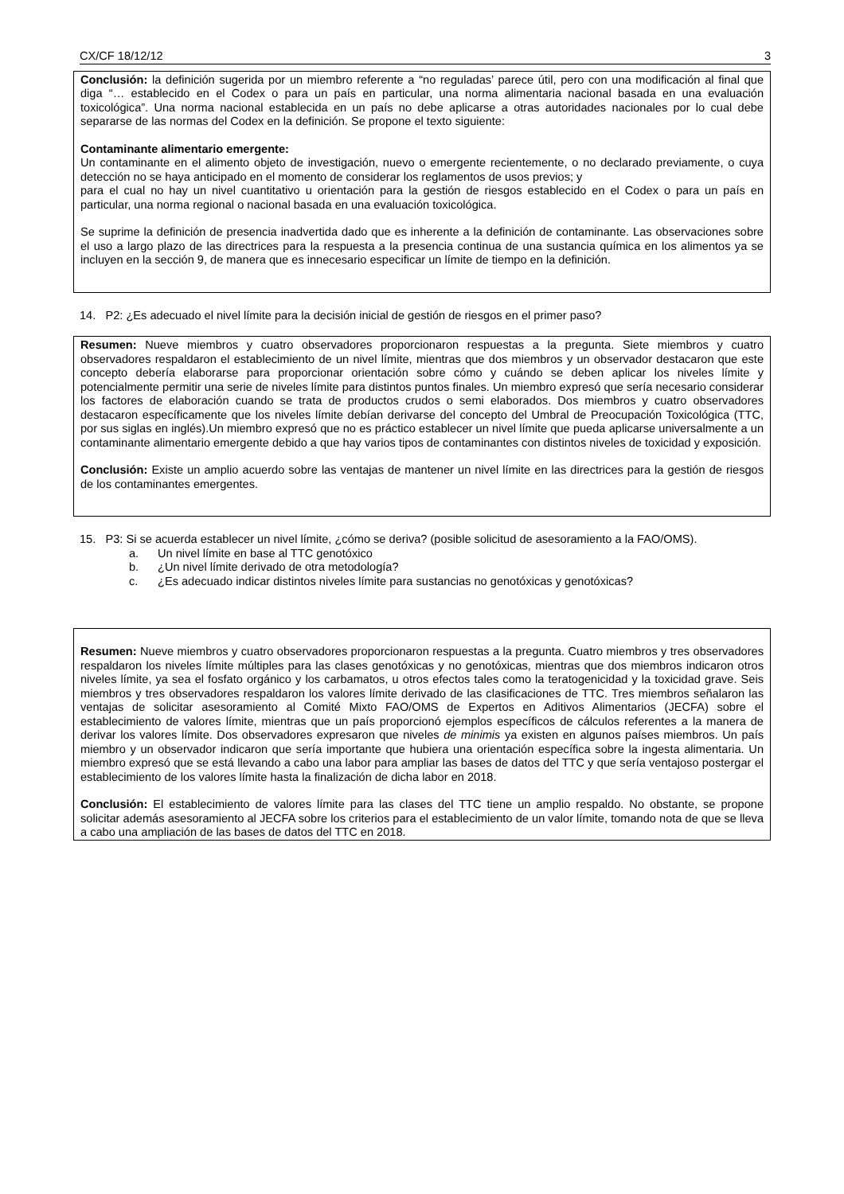CX/CF 18/12/12 3
Conclusión: la definición sugerida por un miembro referente a “no reguladas’ parece útil, pero con una modificación al final que diga “… establecido en el Codex o para un país en particular, una norma alimentaria nacional basada en una evaluación toxicológica”. Una norma nacional establecida en un país no debe aplicarse a otras autoridades nacionales por lo cual debe separarse de las normas del Codex en la definición. Se propone el texto siguiente:
Contaminante alimentario emergente:
Un contaminante en el alimento objeto de investigación, nuevo o emergente recientemente, o no declarado previamente, o cuya detección no se haya anticipado en el momento de considerar los reglamentos de usos previos; y
para el cual no hay un nivel cuantitativo u orientación para la gestión de riesgos establecido en el Codex o para un país en particular, una norma regional o nacional basada en una evaluación toxicológica.
Se suprime la definición de presencia inadvertida dado que es inherente a la definición de contaminante. Las observaciones sobre el uso a largo plazo de las directrices para la respuesta a la presencia continua de una sustancia química en los alimentos ya se incluyen en la sección 9, de manera que es innecesario especificar un límite de tiempo en la definición.
14. P2: ¿Es adecuado el nivel límite para la decisión inicial de gestión de riesgos en el primer paso?
Resumen: Nueve miembros y cuatro observadores proporcionaron respuestas a la pregunta. Siete miembros y cuatro observadores respaldaron el establecimiento de un nivel límite, mientras que dos miembros y un observador destacaron que este concepto debería elaborarse para proporcionar orientación sobre cómo y cuándo se deben aplicar los niveles límite y potencialmente permitir una serie de niveles límite para distintos puntos finales. Un miembro expresó que sería necesario considerar los factores de elaboración cuando se trata de productos crudos o semi elaborados. Dos miembros y cuatro observadores destacaron específicamente que los niveles límite debían derivarse del concepto del Umbral de Preocupación Toxicológica (TTC, por sus siglas en inglés).Un miembro expresó que no es práctico establecer un nivel límite que pueda aplicarse universalmente a un contaminante alimentario emergente debido a que hay varios tipos de contaminantes con distintos niveles de toxicidad y exposición.
Conclusión: Existe un amplio acuerdo sobre las ventajas de mantener un nivel límite en las directrices para la gestión de riesgos de los contaminantes emergentes.
15. P3: Si se acuerda establecer un nivel límite, ¿cómo se deriva? (posible solicitud de asesoramiento a la FAO/OMS).
a. Un nivel límite en base al TTC genotóxico
b. ¿Un nivel límite derivado de otra metodología?
c. ¿Es adecuado indicar distintos niveles límite para sustancias no genotóxicas y genotóxicas?
Resumen: Nueve miembros y cuatro observadores proporcionaron respuestas a la pregunta. Cuatro miembros y tres observadores respaldaron los niveles límite múltiples para las clases genotóxicas y no genotóxicas, mientras que dos miembros indicaron otros niveles límite, ya sea el fosfato orgánico y los carbamatos, u otros efectos tales como la teratogenicidad y la toxicidad grave. Seis miembros y tres observadores respaldaron los valores límite derivado de las clasificaciones de TTC. Tres miembros señalaron las ventajas de solicitar asesoramiento al Comité Mixto FAO/OMS de Expertos en Aditivos Alimentarios (JECFA) sobre el establecimiento de valores límite, mientras que un país proporcionó ejemplos específicos de cálculos referentes a la manera de derivar los valores límite. Dos observadores expresaron que niveles de minimis ya existen en algunos países miembros. Un país miembro y un observador indicaron que sería importante que hubiera una orientación específica sobre la ingesta alimentaria. Un miembro expresó que se está llevando a cabo una labor para ampliar las bases de datos del TTC y que sería ventajoso postergar el establecimiento de los valores límite hasta la finalización de dicha labor en 2018.
Conclusión: El establecimiento de valores límite para las clases del TTC tiene un amplio respaldo. No obstante, se propone solicitar además asesoramiento al JECFA sobre los criterios para el establecimiento de un valor límite, tomando nota de que se lleva a cabo una ampliación de las bases de datos del TTC en 2018.